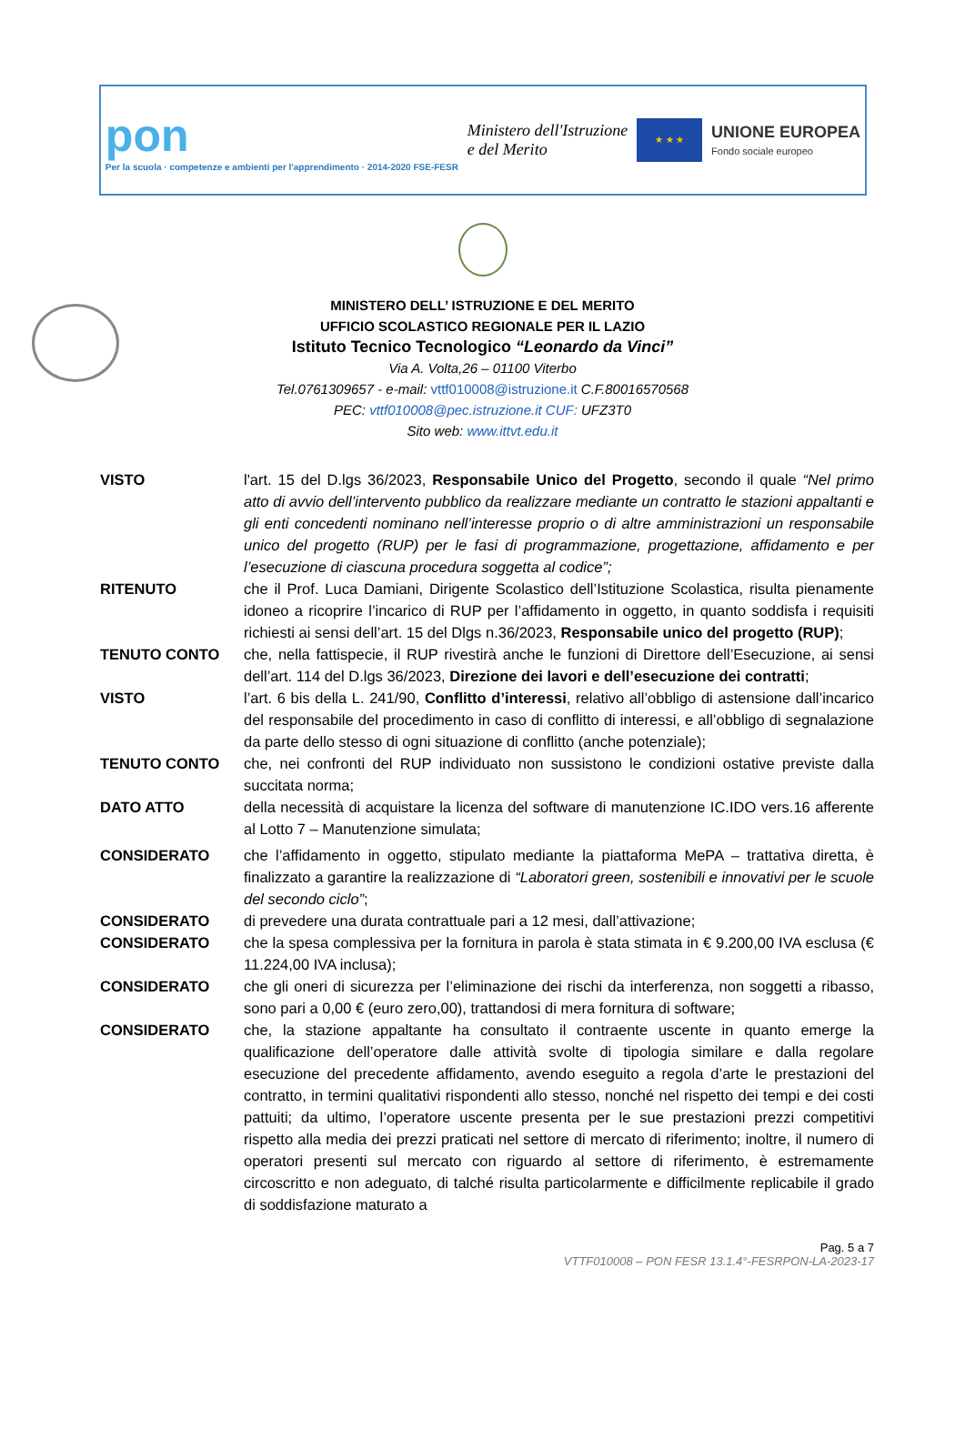pon
Per la scuola · competenze e ambienti per l'apprendimento · 2014-2020 FSE-FESR
Ministero dell'Istruzione
e del Merito
★ ★ ★
UNIONE EUROPEA
Fondo sociale europeo
MINISTERO DELL’ ISTRUZIONE E DEL MERITO
UFFICIO SCOLASTICO REGIONALE PER IL LAZIO
Istituto Tecnico Tecnologico “Leonardo da Vinci”
Via A. Volta,26 – 01100 Viterbo
Tel.0761309657 - e-mail: vttf010008@istruzione.it C.F.80016570568
PEC: vttf010008@pec.istruzione.it CUF: UFZ3T0
Sito web: www.ittvt.edu.it
VISTO l'art. 15 del D.lgs 36/2023, Responsabile Unico del Progetto, secondo il quale “Nel primo atto di avvio dell’intervento pubblico da realizzare mediante un contratto le stazioni appaltanti e gli enti concedenti nominano nell’interesse proprio o di altre amministrazioni un responsabile unico del progetto (RUP) per le fasi di programmazione, progettazione, affidamento e per l’esecuzione di ciascuna procedura soggetta al codice”;
RITENUTO che il Prof. Luca Damiani, Dirigente Scolastico dell’Istituzione Scolastica, risulta pienamente idoneo a ricoprire l’incarico di RUP per l’affidamento in oggetto, in quanto soddisfa i requisiti richiesti ai sensi dell’art. 15 del Dlgs n.36/2023, Responsabile unico del progetto (RUP);
TENUTO CONTO che, nella fattispecie, il RUP rivestirà anche le funzioni di Direttore dell’Esecuzione, ai sensi dell’art. 114 del D.lgs 36/2023, Direzione dei lavori e dell’esecuzione dei contratti;
VISTO l’art. 6 bis della L. 241/90, Conflitto d’interessi, relativo all’obbligo di astensione dall’incarico del responsabile del procedimento in caso di conflitto di interessi, e all’obbligo di segnalazione da parte dello stesso di ogni situazione di conflitto (anche potenziale);
TENUTO CONTO che, nei confronti del RUP individuato non sussistono le condizioni ostative previste dalla succitata norma;
DATO ATTO della necessità di acquistare la licenza del software di manutenzione IC.IDO vers.16 afferente al Lotto 7 – Manutenzione simulata;
CONSIDERATO che l’affidamento in oggetto, stipulato mediante la piattaforma MePA – trattativa diretta, è finalizzato a garantire la realizzazione di “Laboratori green, sostenibili e innovativi per le scuole del secondo ciclo”;
CONSIDERATO di prevedere una durata contrattuale pari a 12 mesi, dall’attivazione;
CONSIDERATO che la spesa complessiva per la fornitura in parola è stata stimata in € 9.200,00 IVA esclusa (€ 11.224,00 IVA inclusa);
CONSIDERATO che gli oneri di sicurezza per l’eliminazione dei rischi da interferenza, non soggetti a ribasso, sono pari a 0,00 € (euro zero,00), trattandosi di mera fornitura di software;
CONSIDERATO che, la stazione appaltante ha consultato il contraente uscente in quanto emerge la qualificazione dell’operatore dalle attività svolte di tipologia similare e dalla regolare esecuzione del precedente affidamento, avendo eseguito a regola d’arte le prestazioni del contratto, in termini qualitativi rispondenti allo stesso, nonché nel rispetto dei tempi e dei costi pattuiti; da ultimo, l’operatore uscente presenta per le sue prestazioni prezzi competitivi rispetto alla media dei prezzi praticati nel settore di mercato di riferimento; inoltre, il numero di operatori presenti sul mercato con riguardo al settore di riferimento, è estremamente circoscritto e non adeguato, di talché risulta particolarmente e difficilmente replicabile il grado di soddisfazione maturato a
Pag. 5 a 7
VTTF010008 – PON FESR 13.1.4°-FESRPON-LA-2023-17